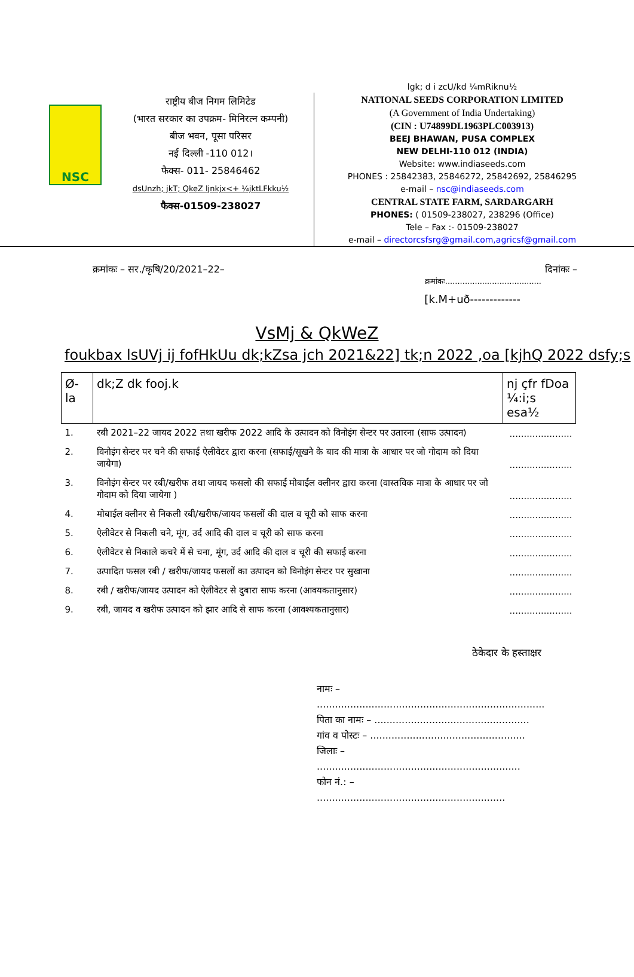NSC
राष्ट्रीय बीज निगम लिमिटेड
(भारत सरकार का उपक्रम- मिनिरत्न कम्पनी)
बीज भवन, पूसा परिसर
नई दिल्ली -110 012।
फैक्स- 011- 25846462
dsUnzh; jkT; QkeZ ljnkjx<+ ¼jktLFkku½
फैक्स-01509-238027
lgk; d i zcU/kd ¼mRiknu½
NATIONAL SEEDS CORPORATION LIMITED
(A Government of India Undertaking)
(CIN : U74899DL1963PLC003913)
BEEJ BHAWAN, PUSA COMPLEX
NEW DELHI-110 012 (INDIA)
Website: www.indiaseeds.com
PHONES : 25842383, 25846272, 25842692, 25846295
e-mail – nsc@indiaseeds.com
CENTRAL STATE FARM, SARDARGARH
PHONES: ( 01509-238027, 238296 (Office)
Tele – Fax :- 01509-238027
e-mail – directorcsfsrg@gmail.com,agricsf@gmail.com
क्रमांकः – सर./कृषि/20/2021–22– दिनांकः –
क्रमांकः.......................................
[k.M+uð-------------
VsMj & QkWeZ
foukbax lsUVj ij fofHkUu dk;kZsa jch 2021&22] tk;n 2022 ,oa [kjhQ 2022 dsfy;s
| Ø- la | dk;Z dk fooj.k | nj çfr fDoa ¼:i;s esa½ |
| --- | --- | --- |
| 1. | रबी 2021–22 जायद 2022 तथा खरीफ 2022 आदि के उत्पादन को विनोइंग सेन्टर पर उतारना (साफ उत्पादन) | ...................... |
| 2. | विनोइंग सेन्टर पर चने की सफाई ऐलीवेटर द्वारा करना (सफाई/सूखने के बाद की मात्रा के आधार पर जो गोदाम को दिया जायेगा) | ...................... |
| 3. | विनोइंग सेन्टर पर रबी/खरीफ तथा जायद फसलो की सफाई मोबाईल क्लीनर द्वारा करना (वास्तविक मात्रा के आधार पर जो गोदाम को दिया जायेगा ) | ...................... |
| 4. | मोबाईल क्लीनर से निकली रबी/खरीफ/जायद फसलों की दाल व चूरी को साफ करना | ...................... |
| 5. | ऐलीवेटर से निकली चने, मूंग, उर्द आदि की दाल व चूरी को साफ करना | ...................... |
| 6. | ऐलीवेटर से निकाले कचरे में से चना, मूंग, उर्द आदि की दाल व चूरी की सफाई करना | ...................... |
| 7. | उत्पादित फसल रबी / खरीफ/जायद फसलों का उत्पादन को विनोइंग सेन्टर पर सुखाना | ...................... |
| 8. | रबी / खरीफ/जायद उत्पादन को ऐलीवेटर से दुबारा साफ करना (आवयकतानुसार) | ...................... |
| 9. | रबी, जायद व खरीफ उत्पादन को झार आदि से साफ करना (आवश्यकतानुसार) | ...................... |
ठेकेदार के हस्ताक्षर
नामः – ...........................................................................
पिता का नामः – ...................................................
गांव व पोस्टः – ...................................................
जिलाः – ...................................................................
फोन नं.: – ..............................................................